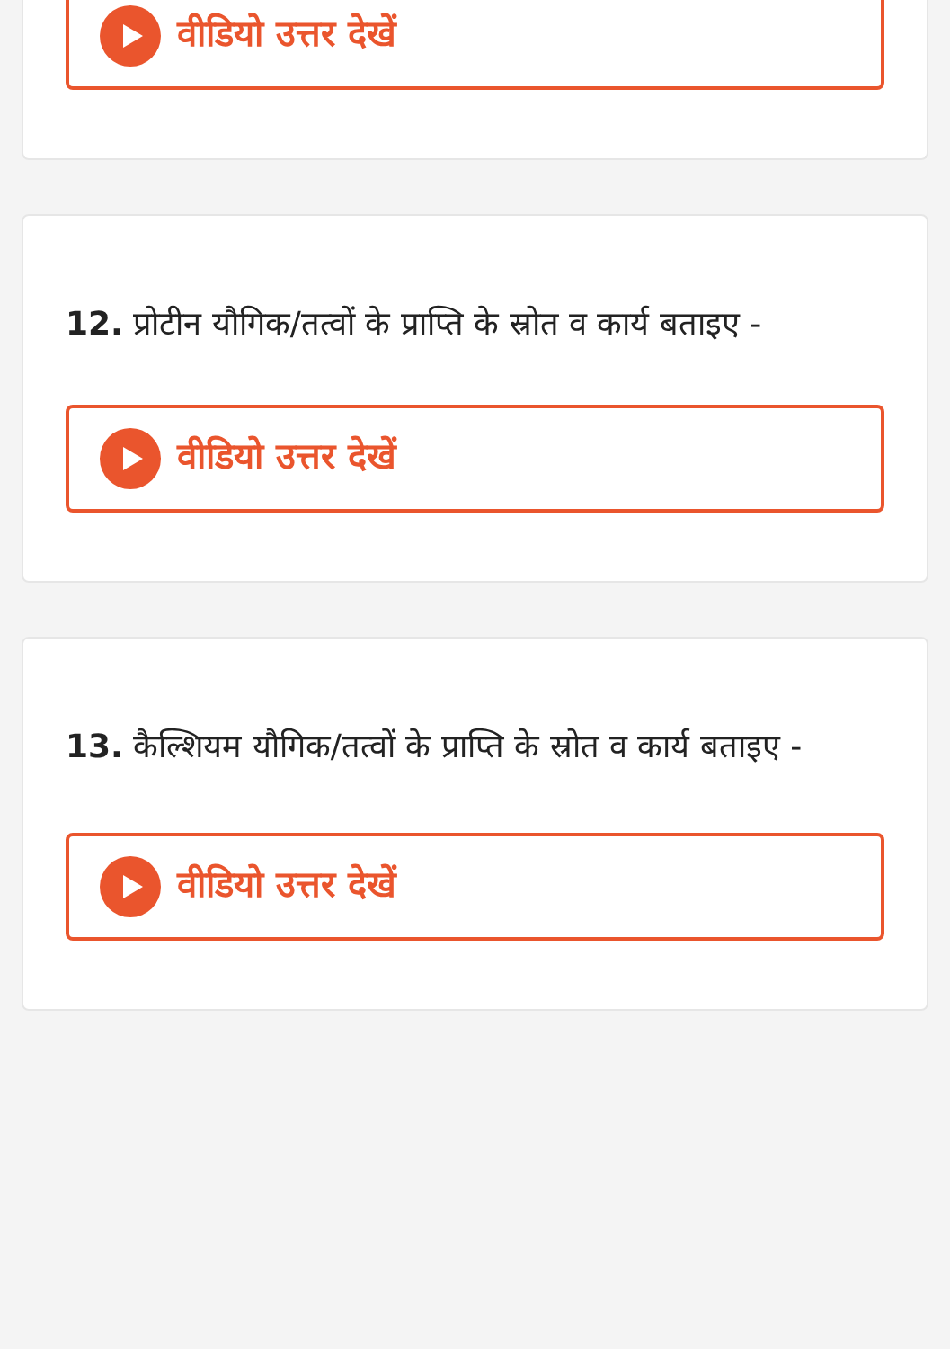वीडियो उत्तर देखें
12. प्रोटीन यौगिक/तत्वों के प्राप्ति के स्रोत व कार्य बताइए -
वीडियो उत्तर देखें
13. कैल्शियम यौगिक/तत्वों के प्राप्ति के स्रोत व कार्य बताइए -
वीडियो उत्तर देखें